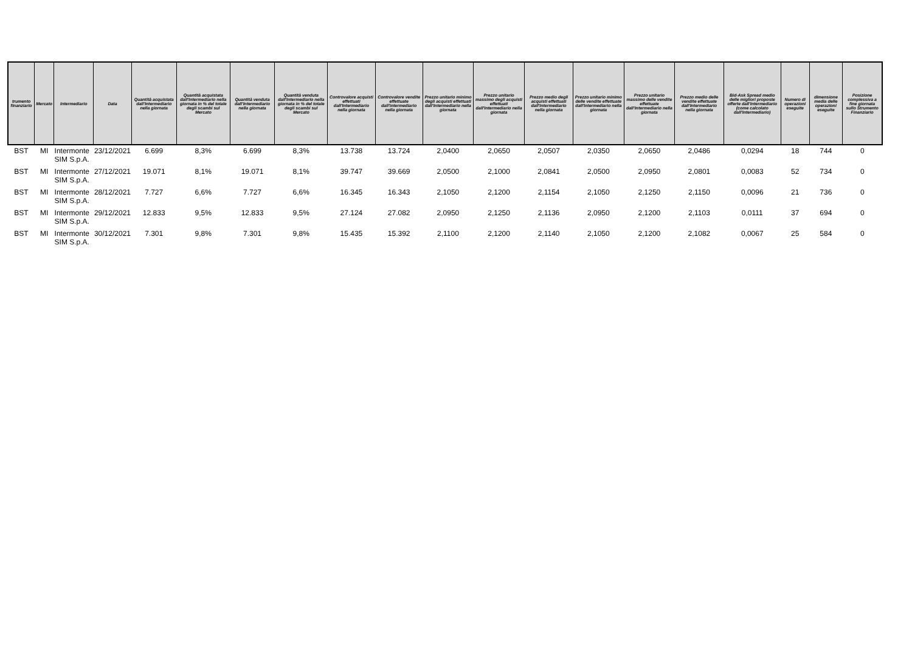| trumento finanziario | Mercato | Intermediario | Data | Quantità acquistata dall'Intermediario nella giornata | Quantità acquistata dall'Intermediario nella giornata in % del totale degli scambi sul Mercato | Quantità venduta dall'Intermediario nella giornata | Quantità venduta dall'Intermediario nella giornata in % del totale degli scambi sul Mercato | Controvalore acquisti effettuati dall'Intermediario nella giornata | Controvalore vendite effettuate dall'intermediario nella giornata | Prezzo unitario minimo degli acquisti effettuati dall'Intermediario nella giornata | Prezzo unitario massimo degli acquisti effettuati dall'Intermediario nella giornata | Prezzo medio degli acquisti effettuati dall'Intermediario nella giornata | Prezzo unitario minimo delle vendite effettuate dall'Intermediario nella giornata | Prezzo unitario massimo delle vendite effettuate dall'Intermediario nella giornata | Prezzo medio delle vendite effettuate dall'Intermediario nella giornata | Bid-Ask Spread medio delle migliori proposte offerte dall'Intermediario (come calcolato dall'Intermediario) | Numero di operazioni eseguite | dimensione media delle operazioni eseguite | Posizione complessiva a fine giornata sullo Strumento Finanziario |
| --- | --- | --- | --- | --- | --- | --- | --- | --- | --- | --- | --- | --- | --- | --- | --- | --- | --- | --- | --- |
| BST | MI | Intermonte SIM S.p.A. | 23/12/2021 | 6.699 | 8,3% | 6.699 | 8,3% | 13.738 | 13.724 | 2,0400 | 2,0650 | 2,0507 | 2,0350 | 2,0650 | 2,0486 | 0,0294 | 18 | 744 | 0 |
| BST | MI | Intermonte SIM S.p.A. | 27/12/2021 | 19.071 | 8,1% | 19.071 | 8,1% | 39.747 | 39.669 | 2,0500 | 2,1000 | 2,0841 | 2,0500 | 2,0950 | 2,0801 | 0,0083 | 52 | 734 | 0 |
| BST | MI | Intermonte SIM S.p.A. | 28/12/2021 | 7.727 | 6,6% | 7.727 | 6,6% | 16.345 | 16.343 | 2,1050 | 2,1200 | 2,1154 | 2,1050 | 2,1250 | 2,1150 | 0,0096 | 21 | 736 | 0 |
| BST | MI | Intermonte SIM S.p.A. | 29/12/2021 | 12.833 | 9,5% | 12.833 | 9,5% | 27.124 | 27.082 | 2,0950 | 2,1250 | 2,1136 | 2,0950 | 2,1200 | 2,1103 | 0,0111 | 37 | 694 | 0 |
| BST | MI | Intermonte SIM S.p.A. | 30/12/2021 | 7.301 | 9,8% | 7.301 | 9,8% | 15.435 | 15.392 | 2,1100 | 2,1200 | 2,1140 | 2,1050 | 2,1200 | 2,1082 | 0,0067 | 25 | 584 | 0 |